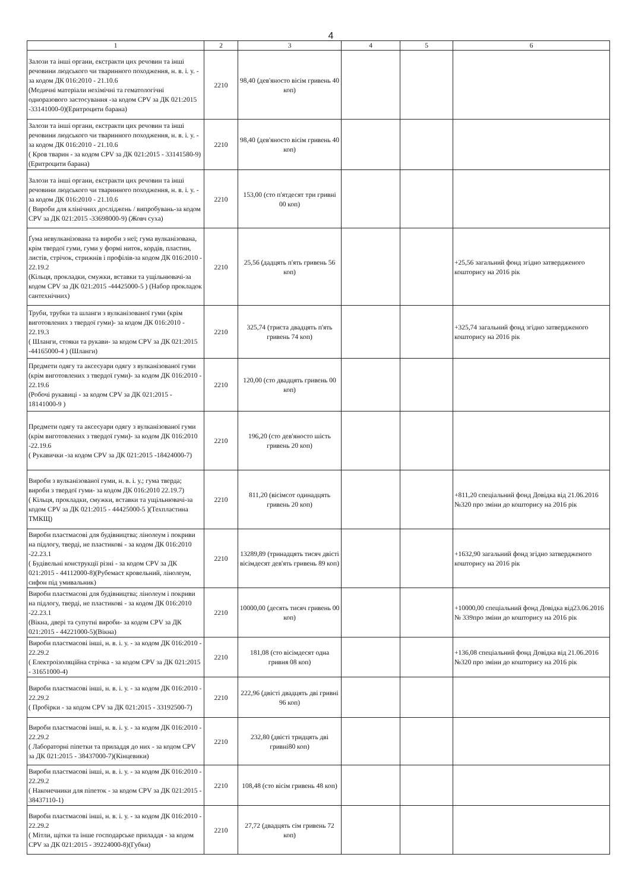4
| 1 | 2 | 3 | 4 | 5 | 6 |
| --- | --- | --- | --- | --- | --- |
| Залози та інші органи, екстракти цих речовин та інші речовини людського чи тваринного походження, н. в. і. у. - за кодом ДК 016:2010 - 21.10.6 (Медичні матеріали нехімічні та гематологічні одноразового застосування -за кодом CPV за ДК 021:2015 -33141000-0)(Еритроцити барана) | 2210 | 98,40 (дев'яносто вісім гривень 40 коп) | | | |
| Залози та інші органи, екстракти цих речовин та інші речовини людського чи тваринного походження, н. в. і. у. - за кодом ДК 016:2010 - 21.10.6 ( Кров тварин - за кодом CPV за ДК 021:2015 - 33141580-9)(Еритроцити барана) | 2210 | 98,40 (дев'яносто вісім гривень 40 коп) | | | |
| Залози та інші органи, екстракти цих речовин та інші речовини людського чи тваринного походження, н. в. і. у. - за кодом ДК 016:2010 - 21.10.6 ( Вироби для клінічних досліджень / випробувань-за кодом CPV за ДК 021:2015 -33698000-9) (Жовч суха) | 2210 | 153,00 (сто п'ятдесят три гривні 00 коп) | | | |
| Ґума невулканізована та вироби з неї; гума вулканізована, крім твердої гуми, гуми у формі ниток, кордів, пластин, листів, стрічок, стрижнів і профілів-за кодом ДК 016:2010 - 22.19.2 (Кільця, прокладки, смужки, вставки та ущільнювачі-за кодом CPV за ДК 021:2015 -44425000-5 ) (Набор прокладок сантехнічних) | 2210 | 25,56 (дадцять п'ять гривень 56 коп) | | | +25,56 загальний фонд згідно затвердженого кошторису на 2016 рік |
| Труби, трубки та шланги з вулканізованої гуми (крім виготовлених з твердої гуми)- за кодом ДК 016:2010 - 22.19.3 ( Шланги, стояки та рукави- за кодом CPV за ДК 021:2015 -44165000-4 ) (Шланги) | 2210 | 325,74 (триста двадцять п'ять гривень 74 коп) | | | +325,74 загальний фонд згідно затвердженого кошторису на 2016 рік |
| Предмети одягу та аксесуари одягу з вулканізованої гуми (крім виготовлених з твердої гуми)- за кодом ДК 016:2010 - 22.19.6 (Робочі рукавиці - за кодом CPV за ДК 021:2015 - 18141000-9 ) | 2210 | 120,00 (сто двадцять гривень 00 коп) | | | |
| Предмети одягу та аксесуари одягу з вулканізованої гуми (крім виготовлених з твердої гуми)- за кодом ДК 016:2010 -22.19.6 ( Рукавички -за кодом CPV за ДК 021:2015 -18424000-7) | 2210 | 196,20 (сто дев'яносто шість гривень 20 коп) | | | |
| Вироби з вулканізованої гуми, н. в. і. у.; гума тверда; вироби з твердої гуми- за кодом ДК 016:2010 22.19.7) ( Кільця, прокладки, смужки, вставки та ущільнювачі-за кодом CPV за ДК 021:2015 - 44425000-5 )(Техпластина ТМКЩ) | 2210 | 811,20 (вісімсот одинадцять гривень 20 коп) | | | +811,20 спеціальний фонд Довідка від 21.06.2016 №320 про зміни до кошторису на 2016 рік |
| Вироби пластмасові для будівництва; лінолеум і покриви на підлогу, тверді, не пластикові - за кодом ДК 016:2010 -22.23.1 ( Будівельні конструкції різні - за кодом CPV за ДК 021:2015 - 44112000-8)(Рубемаст кровельний, лінолеум, сифон під умивальник) | 2210 | 13289,89 (тринадцять тисяч двісті вісімдесят дев'ять гривень 89 коп) | | | +1632,90 загальний фонд згідно затвердженого кошторису на 2016 рік |
| Вироби пластмасові для будівництва; лінолеум і покриви на підлогу, тверді, не пластикові - за кодом ДК 016:2010 -22.23.1 (Вікна, двері та супутні вироби- за кодом CPV за ДК 021:2015 - 44221000-5)(Вікна) | 2210 | 10000,00 (десять тисяч гривень 00 коп) | | | +10000,00 спеціальний фонд Довідка від23.06.2016 № 339про зміни до кошторису на 2016 рік |
| Вироби пластмасові інші, н. в. і. у. - за кодом ДК 016:2010 - 22.29.2 ( Електроізоляційна стрічка - за кодом CPV за ДК 021:2015 - 31651000-4) | 2210 | 181,08 (сто вісімдесят одна гривня 08 коп) | | | +136,08 спеціальний фонд Довідка від 21.06.2016 №320 про зміни до кошторису на 2016 рік |
| Вироби пластмасові інші, н. в. і. у. - за кодом ДК 016:2010 - 22.29.2 ( Пробірки - за кодом CPV за ДК 021:2015 - 33192500-7) | 2210 | 222,96 (двісті двадцять дві гривні 96 коп) | | | |
| Вироби пластмасові інші, н. в. і. у. - за кодом ДК 016:2010 - 22.29.2 ( Лабораторні піпетки та приладдя до них - за кодом CPV за ДК 021:2015 - 38437000-7)(Кінцевики) | 2210 | 232,80 (двісті тридцять дві гривні80 коп) | | | |
| Вироби пластмасові інші, н. в. і. у. - за кодом ДК 016:2010 - 22.29.2 ( Наконечники для піпеток - за кодом CPV за ДК 021:2015 - 38437110-1) | 2210 | 108,48 (сто вісім гривень 48 коп) | | | |
| Вироби пластмасові інші, н. в. і. у. - за кодом ДК 016:2010 - 22.29.2 ( Мітли, щітки та інше господарське приладдя - за кодом CPV за ДК 021:2015 - 39224000-8)(Губки) | 2210 | 27,72 (двадцять сім гривень 72 коп) | | | |